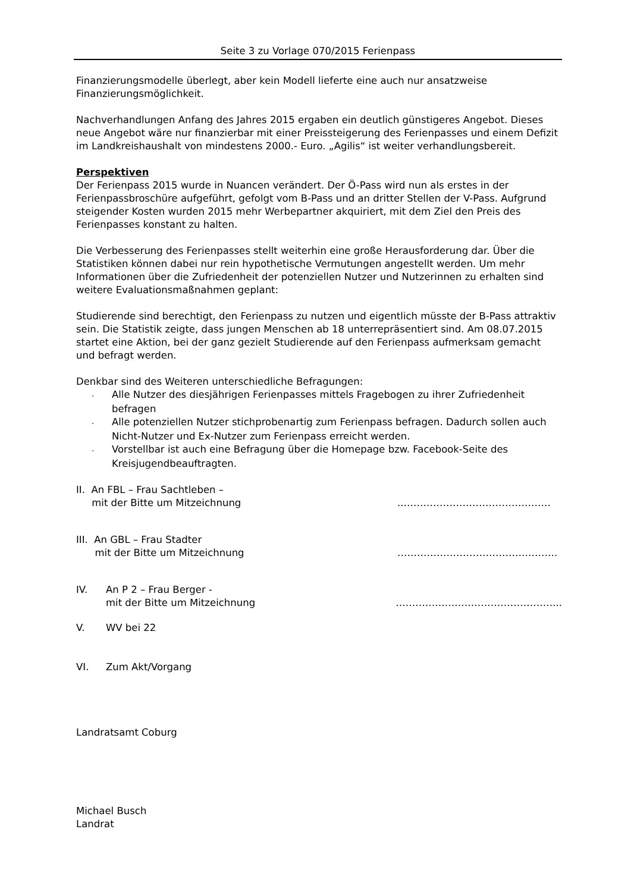Seite 3 zu Vorlage 070/2015 Ferienpass
Finanzierungsmodelle überlegt, aber kein Modell lieferte eine auch nur ansatzweise Finanzierungsmöglichkeit.
Nachverhandlungen Anfang des Jahres 2015 ergaben ein deutlich günstigeres Angebot. Dieses neue Angebot wäre nur finanzierbar mit einer Preissteigerung des Ferienpasses und einem Defizit im Landkreishaushalt von mindestens 2000.- Euro. „Agilis“ ist weiter verhandlungsbereit.
Perspektiven
Der Ferienpass 2015 wurde in Nuancen verändert. Der Ö-Pass wird nun als erstes in der Ferienpassbroschüre aufgeführt, gefolgt vom B-Pass und an dritter Stellen der V-Pass. Aufgrund steigender Kosten wurden 2015 mehr Werbepartner akquiriert, mit dem Ziel den Preis des Ferienpasses konstant zu halten.
Die Verbesserung des Ferienpasses stellt weiterhin eine große Herausforderung dar. Über die Statistiken können dabei nur rein hypothetische Vermutungen angestellt werden. Um mehr Informationen über die Zufriedenheit der potenziellen Nutzer und Nutzerinnen zu erhalten sind weitere Evaluationsmaßnahmen geplant:
Studierende sind berechtigt, den Ferienpass zu nutzen und eigentlich müsste der B-Pass attraktiv sein. Die Statistik zeigte, dass jungen Menschen ab 18 unterrepräsentiert sind. Am 08.07.2015 startet eine Aktion, bei der ganz gezielt Studierende auf den Ferienpass aufmerksam gemacht und befragt werden.
Denkbar sind des Weiteren unterschiedliche Befragungen:
- Alle Nutzer des diesjährigen Ferienpasses mittels Fragebogen zu ihrer Zufriedenheit befragen
- Alle potenziellen Nutzer stichprobenartig zum Ferienpass befragen. Dadurch sollen auch Nicht-Nutzer und Ex-Nutzer zum Ferienpass erreicht werden.
- Vorstellbar ist auch eine Befragung über die Homepage bzw. Facebook-Seite des Kreisjugendbeauftragten.
II. An FBL – Frau Sachtleben –
mit der Bitte um Mitzeichnung
..………………………………………
III. An GBL – Frau Stadter
mit der Bitte um Mitzeichnung
………………………………………….
IV. An P 2 – Frau Berger -
mit der Bitte um Mitzeichnung
…………………………………………...
V. WV bei 22
VI. Zum Akt/Vorgang
Landratsamt Coburg
Michael Busch
Landrat